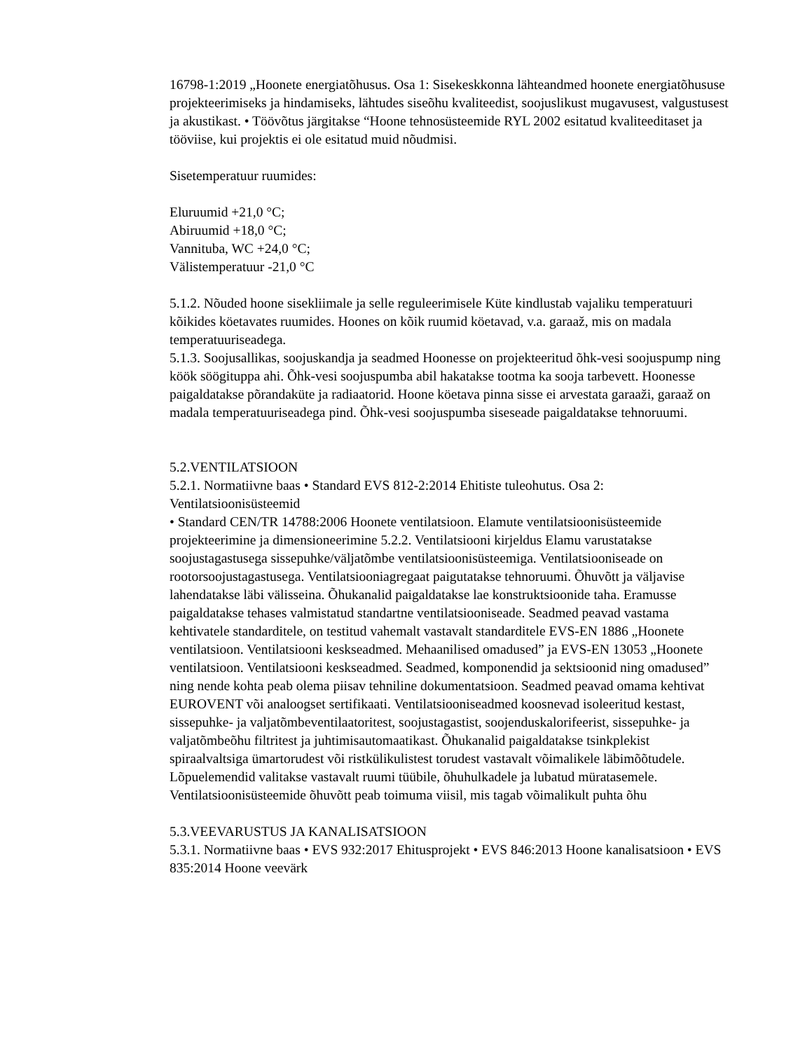16798-1:2019 „Hoonete energiatõhusus. Osa 1: Sisekeskkonna lähteandmed hoonete energiatõhususe projekteerimiseks ja hindamiseks, lähtudes siseõhu kvaliteedist, soojuslikust mugavusest, valgustusest ja akustikast. • Töövõtus järgitakse “Hoone tehnosüsteemide RYL 2002 esitatud kvaliteeditaset ja tööviise, kui projektis ei ole esitatud muid nõudmisi.
Sisetemperatuur ruumides:
Eluruumid +21,0 °C;
Abiruumid +18,0 °C;
Vannituba, WC +24,0 °C;
Välistemperatuur -21,0 °C
5.1.2. Nõuded hoone sisekliimale ja selle reguleerimisele Küte kindlustab vajaliku temperatuuri kõikides köetavates ruumides. Hoones on kõik ruumid köetavad, v.a. garaaž, mis on madala temperatuuriseadega.
5.1.3. Soojusallikas, soojuskandja ja seadmed Hoonesse on projekteeritud õhk-vesi soojuspump ning köök söögituppa ahi. Õhk-vesi soojuspumba abil hakatakse tootma ka sooja tarbevett. Hoonesse paigaldatakse põrandaküte ja radiaatorid. Hoone köetava pinna sisse ei arvestata garaaži, garaaž on madala temperatuuriseadega pind. Õhk-vesi soojuspumba siseseade paigaldatakse tehnoruumi.
5.2.VENTILATSIOON
5.2.1. Normatiivne baas • Standard EVS 812-2:2014 Ehitiste tuleohutus. Osa 2: Ventilatsioonisüsteemid
• Standard CEN/TR 14788:2006 Hoonete ventilatsioon. Elamute ventilatsioonisüsteemide projekteerimine ja dimensioneerimine 5.2.2. Ventilatsiooni kirjeldus Elamu varustatakse soojustagastusega sissepuhke/väljatõmbe ventilatsioonisüsteemiga. Ventilatsiooniseade on rootorsoojustagastusega. Ventilatsiooniagregaat paigutatakse tehnoruumi. Õhuvõtt ja väljavise lahendatakse läbi välisseina. Õhukanalid paigaldatakse lae konstruktsioonide taha. Eramusse paigaldatakse tehases valmistatud standartne ventilatsiooniseade. Seadmed peavad vastama kehtivatele standarditele, on testitud vahemalt vastavalt standarditele EVS-EN 1886 „Hoonete ventilatsioon. Ventilatsiooni keskseadmed. Mehaanilised omadused” ja EVS-EN 13053 „Hoonete ventilatsioon. Ventilatsiooni keskseadmed. Seadmed, komponendid ja sektsioonid ning omadused” ning nende kohta peab olema piisav tehniline dokumentatsioon. Seadmed peavad omama kehtivat EUROVENT või analoogset sertifikaati. Ventilatsiooniseadmed koosnevad isoleeritud kestast, sissepuhke- ja valjatõmbeventilaatoritest, soojustagastist, soojenduskalorifeerist, sissepuhke- ja valjatõmbeõhu filtritest ja juhtimisautomaatikast. Õhukanalid paigaldatakse tsinkplekist spiraalvaltsiga ümartorudest või ristkülikulistest torudest vastavalt võimalikele läbimõõtudele. Lõpuelemendid valitakse vastavalt ruumi tüübile, õhuhulkadele ja lubatud müratasemele. Ventilatsioonisüsteemide õhuvõtt peab toimuma viisil, mis tagab võimalikult puhta õhu
5.3.VEEVARUSTUS JA KANALISATSIOON
5.3.1. Normatiivne baas • EVS 932:2017 Ehitusprojekt • EVS 846:2013 Hoone kanalisatsioon • EVS 835:2014 Hoone veevärk